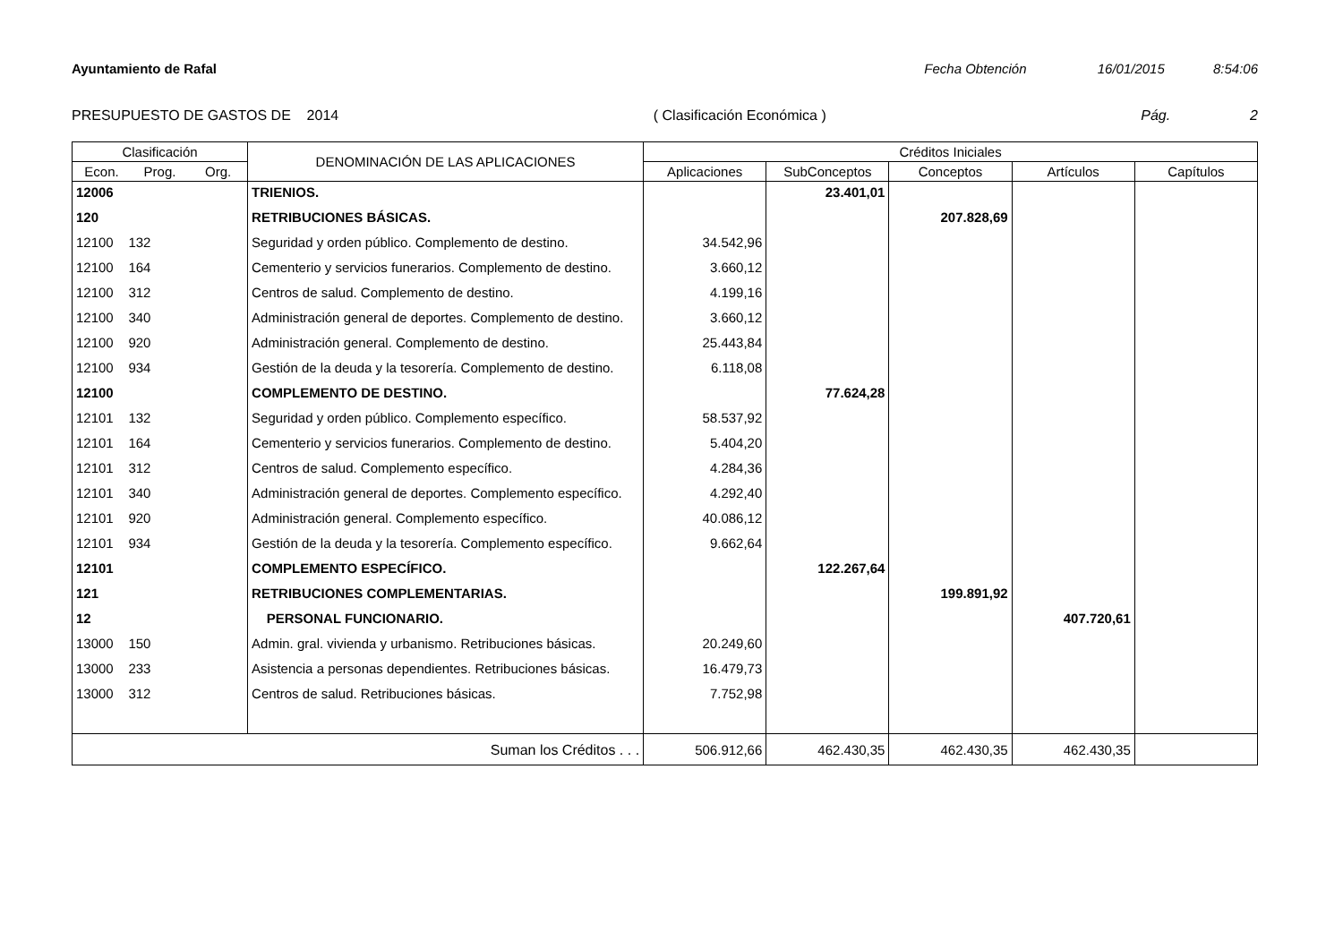Ayuntamiento de Rafal Fecha Obtención 16/01/2015 8:54:06
PRESUPUESTO DE GASTOS DE 2014 ( Clasificación Económica ) Pág. 2
| Clasificación | | | DENOMINACIÓN DE LAS APLICACIONES | Créditos Iniciales | | | | |
| --- | --- | --- | --- | --- | --- | --- | --- | --- |
| Econ. | Prog. | Org. | | Aplicaciones | SubConceptos | Conceptos | Artículos | Capítulos |
| 12006 | | | TRIENIOS. | | 23.401,01 | | | |
| 120 | | | RETRIBUCIONES BÁSICAS. | | | 207.828,69 | | |
| 12100 132 | | | Seguridad y orden público. Complemento de destino. | 34.542,96 | | | | |
| 12100 164 | | | Cementerio y servicios funerarios. Complemento de destino. | 3.660,12 | | | | |
| 12100 312 | | | Centros de salud. Complemento de destino. | 4.199,16 | | | | |
| 12100 340 | | | Administración general de deportes. Complemento de destino. | 3.660,12 | | | | |
| 12100 920 | | | Administración general. Complemento de destino. | 25.443,84 | | | | |
| 12100 934 | | | Gestión de la deuda y la tesorería. Complemento de destino. | 6.118,08 | | | | |
| 12100 | | | COMPLEMENTO DE DESTINO. | | 77.624,28 | | | |
| 12101 132 | | | Seguridad y orden público. Complemento específico. | 58.537,92 | | | | |
| 12101 164 | | | Cementerio y servicios funerarios. Complemento de destino. | 5.404,20 | | | | |
| 12101 312 | | | Centros de salud. Complemento específico. | 4.284,36 | | | | |
| 12101 340 | | | Administración general de deportes. Complemento específico. | 4.292,40 | | | | |
| 12101 920 | | | Administración general. Complemento específico. | 40.086,12 | | | | |
| 12101 934 | | | Gestión de la deuda y la tesorería. Complemento específico. | 9.662,64 | | | | |
| 12101 | | | COMPLEMENTO ESPECÍFICO. | | 122.267,64 | | | |
| 121 | | | RETRIBUCIONES COMPLEMENTARIAS. | | | 199.891,92 | | |
| 12 | | | PERSONAL FUNCIONARIO. | | | | 407.720,61 | |
| 13000 150 | | | Admin. gral. vivienda y urbanismo. Retribuciones básicas. | 20.249,60 | | | | |
| 13000 233 | | | Asistencia a personas dependientes. Retribuciones básicas. | 16.479,73 | | | | |
| 13000 312 | | | Centros de salud. Retribuciones básicas. | 7.752,98 | | | | |
| Suman los Créditos . . . | | | | 506.912,66 | 462.430,35 | 462.430,35 | 462.430,35 | |